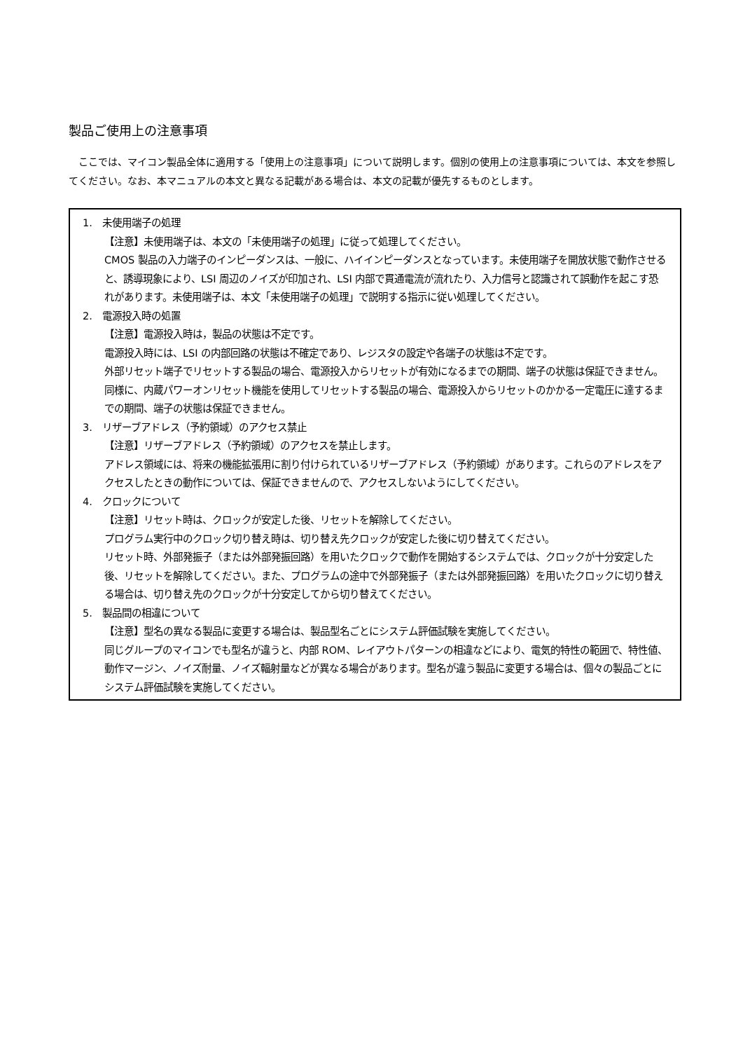製品ご使用上の注意事項
ここでは、マイコン製品全体に適用する「使用上の注意事項」について説明します。個別の使用上の注意事項については、本文を参照してください。なお、本マニュアルの本文と異なる記載がある場合は、本文の記載が優先するものとします。
1. 未使用端子の処理
【注意】未使用端子は、本文の「未使用端子の処理」に従って処理してください。
CMOS 製品の入力端子のインピーダンスは、一般に、ハイインピーダンスとなっています。未使用端子を開放状態で動作させると、誘導現象により、LSI 周辺のノイズが印加され、LSI 内部で貫通電流が流れたり、入力信号と認識されて誤動作を起こす恐れがあります。未使用端子は、本文「未使用端子の処理」で説明する指示に従い処理してください。
2. 電源投入時の処置
【注意】電源投入時は，製品の状態は不定です。
電源投入時には、LSI の内部回路の状態は不確定であり、レジスタの設定や各端子の状態は不定です。
外部リセット端子でリセットする製品の場合、電源投入からリセットが有効になるまでの期間、端子の状態は保証できません。
同様に、内蔵パワーオンリセット機能を使用してリセットする製品の場合、電源投入からリセットのかかる一定電圧に達するまでの期間、端子の状態は保証できません。
3. リザーブアドレス（予約領域）のアクセス禁止
【注意】リザーブアドレス（予約領域）のアクセスを禁止します。
アドレス領域には、将来の機能拡張用に割り付けられているリザーブアドレス（予約領域）があります。これらのアドレスをアクセスしたときの動作については、保証できませんので、アクセスしないようにしてください。
4. クロックについて
【注意】リセット時は、クロックが安定した後、リセットを解除してください。
プログラム実行中のクロック切り替え時は、切り替え先クロックが安定した後に切り替えてください。
リセット時、外部発振子（または外部発振回路）を用いたクロックで動作を開始するシステムでは、クロックが十分安定した後、リセットを解除してください。また、プログラムの途中で外部発振子（または外部発振回路）を用いたクロックに切り替える場合は、切り替え先のクロックが十分安定してから切り替えてください。
5. 製品間の相違について
【注意】型名の異なる製品に変更する場合は、製品型名ごとにシステム評価試験を実施してください。
同じグループのマイコンでも型名が違うと、内部 ROM、レイアウトパターンの相違などにより、電気的特性の範囲で、特性値、動作マージン、ノイズ耐量、ノイズ輻射量などが異なる場合があります。型名が違う製品に変更する場合は、個々の製品ごとにシステム評価試験を実施してください。